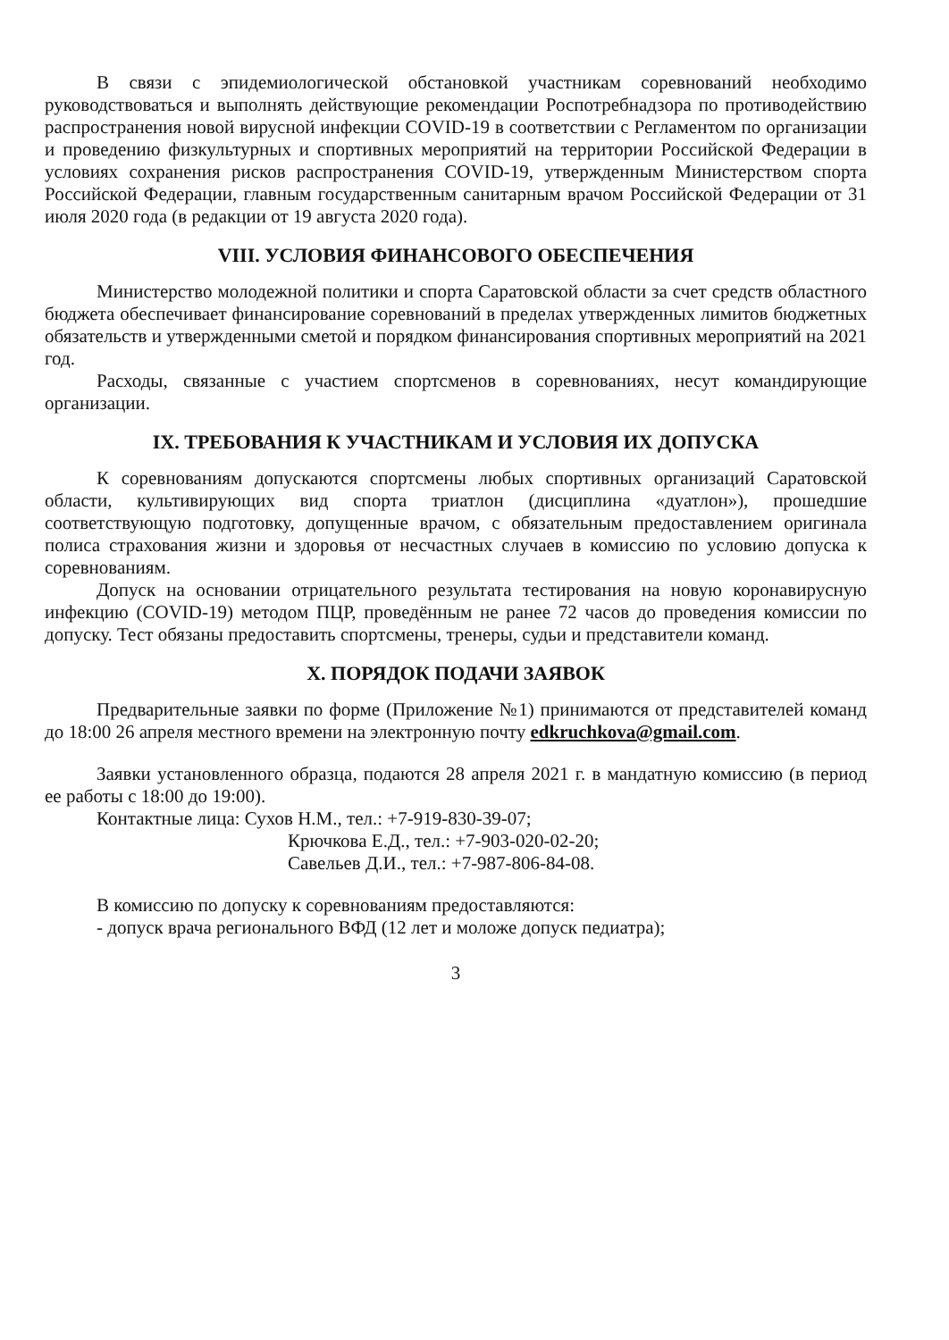В связи с эпидемиологической обстановкой участникам соревнований необходимо руководствоваться и выполнять действующие рекомендации Роспотребнадзора по противодействию распространения новой вирусной инфекции COVID-19 в соответствии с Регламентом по организации и проведению физкультурных и спортивных мероприятий на территории Российской Федерации в условиях сохранения рисков распространения COVID-19, утвержденным Министерством спорта Российской Федерации, главным государственным санитарным врачом Российской Федерации от 31 июля 2020 года (в редакции от 19 августа 2020 года).
VIII. УСЛОВИЯ ФИНАНСОВОГО ОБЕСПЕЧЕНИЯ
Министерство молодежной политики и спорта Саратовской области за счет средств областного бюджета обеспечивает финансирование соревнований в пределах утвержденных лимитов бюджетных обязательств и утвержденными сметой и порядком финансирования спортивных мероприятий на 2021 год.
Расходы, связанные с участием спортсменов в соревнованиях, несут командирующие организации.
IX. ТРЕБОВАНИЯ К УЧАСТНИКАМ И УСЛОВИЯ ИХ ДОПУСКА
К соревнованиям допускаются спортсмены любых спортивных организаций Саратовской области, культивирующих вид спорта триатлон (дисциплина «дуатлон»), прошедшие соответствующую подготовку, допущенные врачом, с обязательным предоставлением оригинала полиса страхования жизни и здоровья от несчастных случаев в комиссию по условию допуска к соревнованиям.
Допуск на основании отрицательного результата тестирования на новую коронавирусную инфекцию (COVID-19) методом ПЦР, проведённым не ранее 72 часов до проведения комиссии по допуску. Тест обязаны предоставить спортсмены, тренеры, судьи и представители команд.
X. ПОРЯДОК ПОДАЧИ ЗАЯВОК
Предварительные заявки по форме (Приложение №1) принимаются от представителей команд до 18:00 26 апреля местного времени на электронную почту edkruchkova@gmail.com.
Заявки установленного образца, подаются 28 апреля 2021 г. в мандатную комиссию (в период ее работы с 18:00 до 19:00).
Контактные лица: Сухов Н.М., тел.: +7-919-830-39-07;
Крючкова Е.Д., тел.: +7-903-020-02-20;
Савельев Д.И., тел.: +7-987-806-84-08.
В комиссию по допуску к соревнованиям предоставляются:
- допуск врача регионального ВФД (12 лет и моложе допуск педиатра);
3